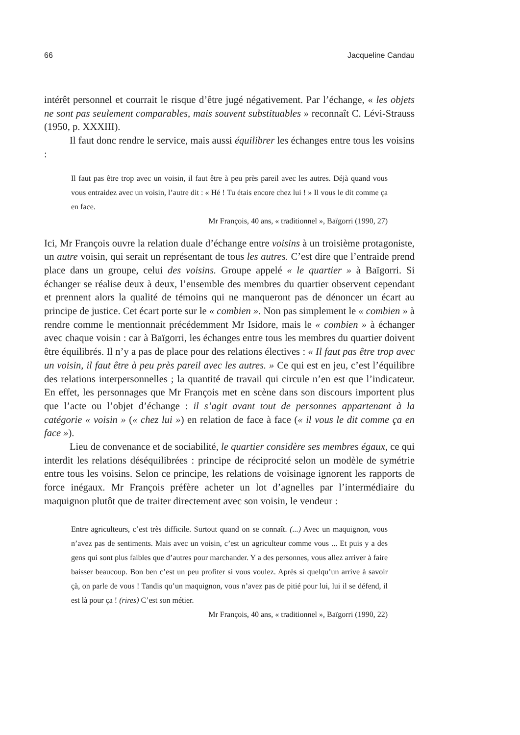66 Jacqueline Candau
intérêt personnel et courrait le risque d’être jugé négativement. Par l’échange, « les objets ne sont pas seulement comparables, mais souvent substituables » reconnaît C. Lévi-Strauss (1950, p. XXXIII).
Il faut donc rendre le service, mais aussi équilibrer les échanges entre tous les voisins :
Il faut pas être trop avec un voisin, il faut être à peu près pareil avec les autres. Déjà quand vous vous entraidez avec un voisin, l’autre dit : « Hé ! Tu étais encore chez lui ! » Il vous le dit comme ça en face.
Mr François, 40 ans, « traditionnel », Baïgorri (1990, 27)
Ici, Mr François ouvre la relation duale d’échange entre voisins à un troisième protagoniste, un autre voisin, qui serait un représentant de tous les autres. C’est dire que l’entraide prend place dans un groupe, celui des voisins. Groupe appelé « le quartier » à Baïgorri. Si échanger se réalise deux à deux, l’ensemble des membres du quartier observent cependant et prennent alors la qualité de témoins qui ne manqueront pas de dénoncer un écart au principe de justice. Cet écart porte sur le « combien ». Non pas simplement le « combien » à rendre comme le mentionnait précédemment Mr Isidore, mais le « combien » à échanger avec chaque voisin : car à Baïgorri, les échanges entre tous les membres du quartier doivent être équilibrés. Il n’y a pas de place pour des relations électives : « Il faut pas être trop avec un voisin, il faut être à peu près pareil avec les autres. » Ce qui est en jeu, c’est l’équilibre des relations interpersonnelles ; la quantité de travail qui circule n’en est que l’indicateur. En effet, les personnages que Mr François met en scène dans son discours importent plus que l’acte ou l’objet d’échange : il s’agit avant tout de personnes appartenant à la catégorie « voisin » (« chez lui ») en relation de face à face (« il vous le dit comme ça en face »).
Lieu de convenance et de sociabilité, le quartier considère ses membres égaux, ce qui interdit les relations déséquilibrées : principe de réciprocité selon un modèle de symétrie entre tous les voisins. Selon ce principe, les relations de voisinage ignorent les rapports de force inégaux. Mr François préfère acheter un lot d’agnelles par l’intermédiaire du maquignon plutôt que de traiter directement avec son voisin, le vendeur :
Entre agriculteurs, c’est très difficile. Surtout quand on se connaît. (...) Avec un maquignon, vous n’avez pas de sentiments. Mais avec un voisin, c’est un agriculteur comme vous ... Et puis y a des gens qui sont plus faibles que d’autres pour marchander. Y a des personnes, vous allez arriver à faire baisser beaucoup. Bon ben c’est un peu profiter si vous voulez. Après si quelqu’un arrive à savoir çà, on parle de vous ! Tandis qu’un maquignon, vous n’avez pas de pitié pour lui, lui il se défend, il est là pour ça ! (rires) C’est son métier.
Mr François, 40 ans, « traditionnel », Baïgorri (1990, 22)